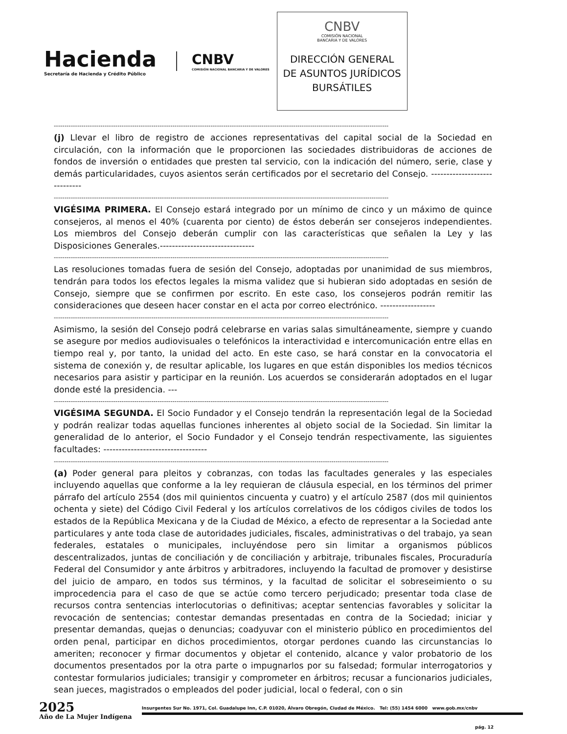Hacienda
Secretaría de Hacienda y Crédito Público
CNBV
COMISIÓN NACIONAL BANCARIA Y DE VALORES
CNBV
COMISIÓN NACIONAL
BANCARIA Y DE VALORES
DIRECCIÓN GENERAL
DE ASUNTOS JURÍDICOS
BURSÁTILES
--------------------------------------------------------------------------------------------------------------------------------------------------------------
(j) Llevar el libro de registro de acciones representativas del capital social de la Sociedad en circulación, con la información que le proporcionen las sociedades distribuidoras de acciones de fondos de inversión o entidades que presten tal servicio, con la indicación del número, serie, clase y demás particularidades, cuyos asientos serán certificados por el secretario del Consejo. -----------------------------
--------------------------------------------------------------------------------------------------------------------------------------------------------------
VIGÉSIMA PRIMERA. El Consejo estará integrado por un mínimo de cinco y un máximo de quince consejeros, al menos el 40% (cuarenta por ciento) de éstos deberán ser consejeros independientes. Los miembros del Consejo deberán cumplir con las características que señalen la Ley y las Disposiciones Generales.-------------------------------
--------------------------------------------------------------------------------------------------------------------------------------------------------------
Las resoluciones tomadas fuera de sesión del Consejo, adoptadas por unanimidad de sus miembros, tendrán para todos los efectos legales la misma validez que si hubieran sido adoptadas en sesión de Consejo, siempre que se confirmen por escrito. En este caso, los consejeros podrán remitir las consideraciones que deseen hacer constar en el acta por correo electrónico. ------------------
--------------------------------------------------------------------------------------------------------------------------------------------------------------
Asimismo, la sesión del Consejo podrá celebrarse en varias salas simultáneamente, siempre y cuando se asegure por medios audiovisuales o telefónicos la interactividad e intercomunicación entre ellas en tiempo real y, por tanto, la unidad del acto. En este caso, se hará constar en la convocatoria el sistema de conexión y, de resultar aplicable, los lugares en que están disponibles los medios técnicos necesarios para asistir y participar en la reunión. Los acuerdos se considerarán adoptados en el lugar donde esté la presidencia. ---
--------------------------------------------------------------------------------------------------------------------------------------------------------------
VIGÉSIMA SEGUNDA. El Socio Fundador y el Consejo tendrán la representación legal de la Sociedad y podrán realizar todas aquellas funciones inherentes al objeto social de la Sociedad. Sin limitar la generalidad de lo anterior, el Socio Fundador y el Consejo tendrán respectivamente, las siguientes facultades: ----------------------------------
--------------------------------------------------------------------------------------------------------------------------------------------------------------
(a) Poder general para pleitos y cobranzas, con todas las facultades generales y las especiales incluyendo aquellas que conforme a la ley requieran de cláusula especial, en los términos del primer párrafo del artículo 2554 (dos mil quinientos cincuenta y cuatro) y el artículo 2587 (dos mil quinientos ochenta y siete) del Código Civil Federal y los artículos correlativos de los códigos civiles de todos los estados de la República Mexicana y de la Ciudad de México, a efecto de representar a la Sociedad ante particulares y ante toda clase de autoridades judiciales, fiscales, administrativas o del trabajo, ya sean federales, estatales o municipales, incluyéndose pero sin limitar a organismos públicos descentralizados, juntas de conciliación y de conciliación y arbitraje, tribunales fiscales, Procuraduría Federal del Consumidor y ante árbitros y arbitradores, incluyendo la facultad de promover y desistirse del juicio de amparo, en todos sus términos, y la facultad de solicitar el sobreseimiento o su improcedencia para el caso de que se actúe como tercero perjudicado; presentar toda clase de recursos contra sentencias interlocutorias o definitivas; aceptar sentencias favorables y solicitar la revocación de sentencias; contestar demandas presentadas en contra de la Sociedad; iniciar y presentar demandas, quejas o denuncias; coadyuvar con el ministerio público en procedimientos del orden penal, participar en dichos procedimientos, otorgar perdones cuando las circunstancias lo ameriten; reconocer y firmar documentos y objetar el contenido, alcance y valor probatorio de los documentos presentados por la otra parte o impugnarlos por su falsedad; formular interrogatorios y contestar formularios judiciales; transigir y comprometer en árbitros; recusar a funcionarios judiciales, sean jueces, magistrados o empleados del poder judicial, local o federal, con o sin
2025
Año de La Mujer Indígena
Insurgentes Sur No. 1971, Col. Guadalupe Inn, C.P. 01020, Álvaro Obregón, Ciudad de México. Tel: (55) 1454 6000 www.gob.mx/cnbv
pág. 12